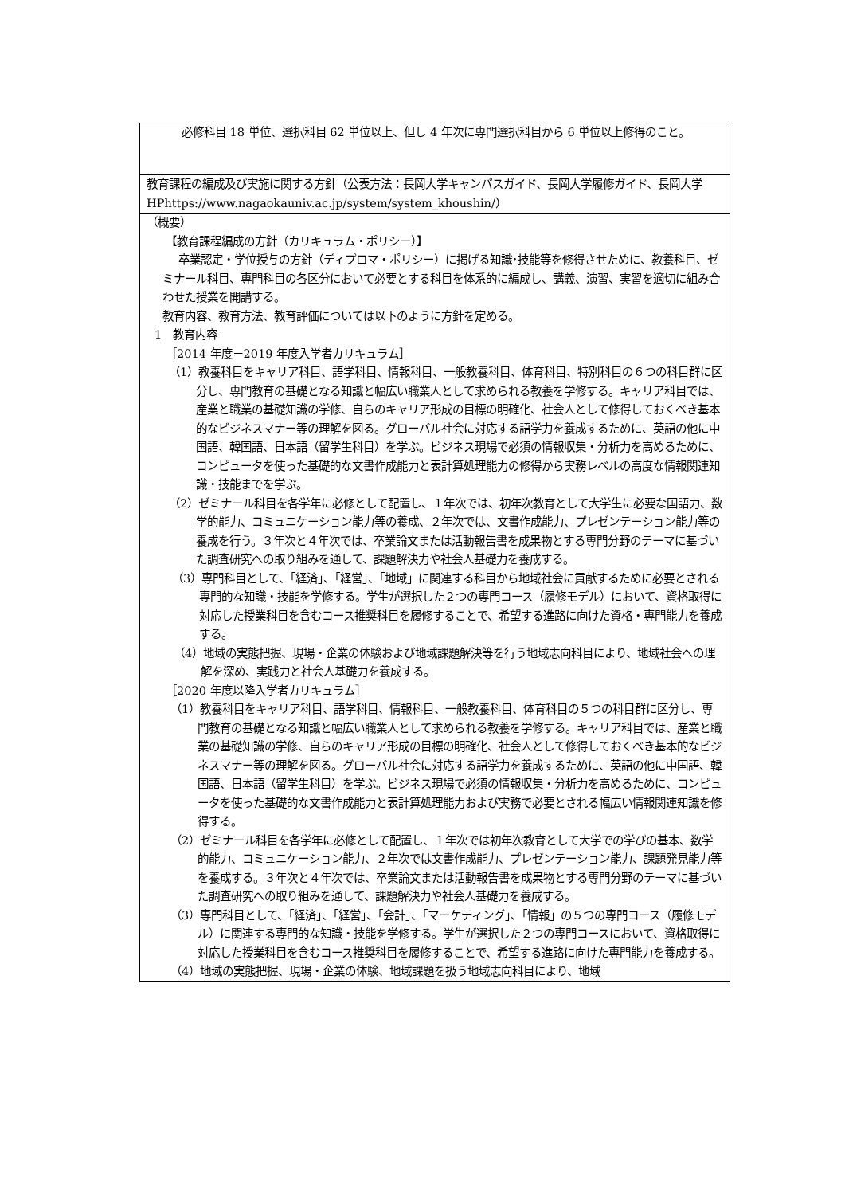| 必修科目 18 単位、選択科目 62 単位以上、但し 4 年次に専門選択科目から 6 単位以上修得のこと。 |
| 教育課程の編成及び実施に関する方針（公表方法：長岡大学キャンパスガイド、長岡大学履修ガイド、長岡大学 HPhttps://www.nagaokauniv.ac.jp/system/system_khoushin/） |
| （概要） 【教育課程編成の方針（カリキュラム・ポリシー）】 卒業認定・学位授与の方針（ディプロマ・ポリシー）に掲げる知識･技能等を修得させために、教養科目、ゼミナール科目、専門科目の各区分において必要とする科目を体系的に編成し、講義、演習、実習を適切に組み合わせた授業を開講する。 教育内容、教育方法、教育評価については以下のように方針を定める。 1 教育内容 ［2014 年度－2019 年度入学者カリキュラム］ （1）教養科目をキャリア科目、語学科目、情報科目、一般教養科目、体育科目、特別科目の６つの科目群に区分し、専門教育の基礎となる知識と幅広い職業人として求められる教養を学修する。キャリア科目では、産業と職業の基礎知識の学修、自らのキャリア形成の目標の明確化、社会人として修得しておくべき基本的なビジネスマナー等の理解を図る。グローバル社会に対応する語学力を養成するために、英語の他に中国語、韓国語、日本語（留学生科目）を学ぶ。ビジネス現場で必須の情報収集・分析力を高めるために、コンピュータを使った基礎的な文書作成能力と表計算処理能力の修得から実務レベルの高度な情報関連知識・技能までを学ぶ。 （2）ゼミナール科目を各学年に必修として配置し、１年次では、初年次教育として大学生に必要な国語力、数学的能力、コミュニケーション能力等の養成、２年次では、文書作成能力、プレゼンテーション能力等の養成を行う。３年次と４年次では、卒業論文または活動報告書を成果物とする専門分野のテーマに基づいた調査研究への取り組みを通して、課題解決力や社会人基礎力を養成する。 （3）専門科目として、「経済」、「経営」、「地域」に関連する科目から地域社会に貢献するために必要とされる専門的な知識・技能を学修する。学生が選択した２つの専門コース（履修モデル）において、資格取得に対応した授業科目を含むコース推奨科目を履修することで、希望する進路に向けた資格・専門能力を養成する。 （4）地域の実態把握、現場・企業の体験および地域課題解決等を行う地域志向科目により、地域社会への理解を深め、実践力と社会人基礎力を養成する。 ［2020 年度以降入学者カリキュラム］ （1）教養科目をキャリア科目、語学科目、情報科目、一般教養科目、体育科目の５つの科目群に区分し、専門教育の基礎となる知識と幅広い職業人として求められる教養を学修する。キャリア科目では、産業と職業の基礎知識の学修、自らのキャリア形成の目標の明確化、社会人として修得しておくべき基本的なビジネスマナー等の理解を図る。グローバル社会に対応する語学力を養成するために、英語の他に中国語、韓国語、日本語（留学生科目）を学ぶ。ビジネス現場で必須の情報収集・分析力を高めるために、コンピュータを使った基礎的な文書作成能力と表計算処理能力および実務で必要とされる幅広い情報関連知識を修得する。 （2）ゼミナール科目を各学年に必修として配置し、１年次では初年次教育として大学での学びの基本、数学的能力、コミュニケーション能力、２年次では文書作成能力、プレゼンテーション能力、課題発見能力等を養成する。３年次と４年次では、卒業論文または活動報告書を成果物とする専門分野のテーマに基づいた調査研究への取り組みを通して、課題解決力や社会人基礎力を養成する。 （3）専門科目として、「経済」、「経営」、「会計」、「マーケティング」、「情報」の５つの専門コース（履修モデル）に関連する専門的な知識・技能を学修する。学生が選択した２つの専門コースにおいて、資格取得に対応した授業科目を含むコース推奨科目を履修することで、希望する進路に向けた専門能力を養成する。 （4）地域の実態把握、現場・企業の体験、地域課題を扱う地域志向科目により、地域 |